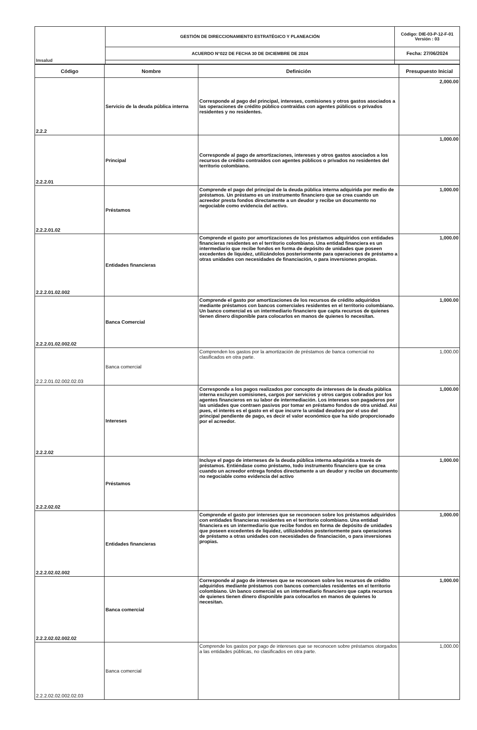| Imsalud | GESTIÓN DE DIRECCIONAMIENTO ESTRATÉGICO Y PLANEACIÓN | Código: DIE-03-P-12-F-01 Versión : 03 |
| | ACUERDO N°022 DE FECHA 30 DE DICIEMBRE DE 2024 | Fecha: 27/06/2024 |
| Código | Nombre | Definición | Presupuesto Inicial |
| --- | --- | --- | --- |
| 2.2.2 | Servicio de la deuda pública interna | Corresponde al pago del principal, intereses, comisiones y otros gastos asociados a las operaciones de crédito público contraídas con agentes públicos o privados residentes y no residentes. | 2,000.00 |
| 2.2.2.01 | Principal | Corresponde al pago de amortizaciones, intereses y otros gastos asociados a los recursos de crédito contraídos con agentes públicos o privados no residentes del territorio colombiano. | 1,000.00 |
| 2.2.2.01.02 | Préstamos | Comprende el pago del principal de la deuda pública interna adquirida por medio de préstamos. Un préstamo es un instrumento financiero que se crea cuando un acreedor presta fondos directamente a un deudor y recibe un documento no negociable como evidencia del activo. | 1,000.00 |
| 2.2.2.01.02.002 | Entidades financieras | Comprende el gasto por amortizaciones de los préstamos adquiridos con entidades financieras residentes en el territorio colombiano. Una entidad financiera es un intermediario que recibe fondos en forma de depósito de unidades que poseen excedentes de liquidez, utilizándolos posteriormente para operaciones de préstamo a otras unidades con necesidades de financiación, o para inversiones propias. | 1,000.00 |
| 2.2.2.01.02.002.02 | Banca Comercial | Comprende el gasto por amortizaciones de los recursos de crédito adquiridos mediante préstamos con bancos comerciales residentes en el territorio colombiano. Un banco comercial es un intermediario financiero que capta recursos de quienes tienen dinero disponible para colocarlos en manos de quienes lo necesitan. | 1,000.00 |
| 2.2.2.01.02.002.02.03 | Banca comercial | Comprenden los gastos por la amortización de préstamos de banca comercial no clasificados en otra parte. | 1,000.00 |
| 2.2.2.02 | Intereses | Corresponde a los pagos realizados por concepto de intereses de la deuda pública interna excluyen comisiones, cargos por servicios y otros cargos cobrados por los agentes financieros en su labor de intermediación. Los intereses son pagaderos por las unidades que contraen pasivos por tomar en préstamo fondos de otra unidad. Así pues, el interés es el gasto en el que incurre la unidad deudora por el uso del principal pendiente de pago, es decir el valor económico que ha sido proporcionado por el acreedor. | 1,000.00 |
| 2.2.2.02.02 | Préstamos | Incluye el pago de interneses de la deuda pública interna adquirida a través de préstamos. Entiéndase como préstamo, todo instrumento financiero que se crea cuando un acreedor entrega fondos directamente a un deudor y recibe un documento no negociable como evidencia del activo | 1,000.00 |
| 2.2.2.02.02.002 | Entidades financieras | Comprende el gasto por intereses que se reconocen sobre los préstamos adquiridos con entidades financieras residentes en el territorio colombiano. Una entidad financiera es un intermediario que recibe fondos en forma de depósito de unidades que poseen excedentes de liquidez, utilizándolos posteriormente para operaciones de préstamo a otras unidades con necesidades de financiación, o para inversiones propias. | 1,000.00 |
| 2.2.2.02.02.002.02 | Banca comercial | Corresponde al pago de intereses que se reconocen sobre los recursos de crédito adquiridos mediante préstamos con bancos comerciales residentes en el territorio colombiano. Un banco comercial es un intermediario financiero que capta recursos de quienes tienen dinero disponible para colocarlos en manos de quienes lo necesitan. | 1,000.00 |
| 2.2.2.02.02.002.02.03 | Banca comercial | Comprende los gastos por pago de intereses que se reconocen sobre préstamos otorgados a las entidades públicas, no clasificados en otra parte. | 1,000.00 |